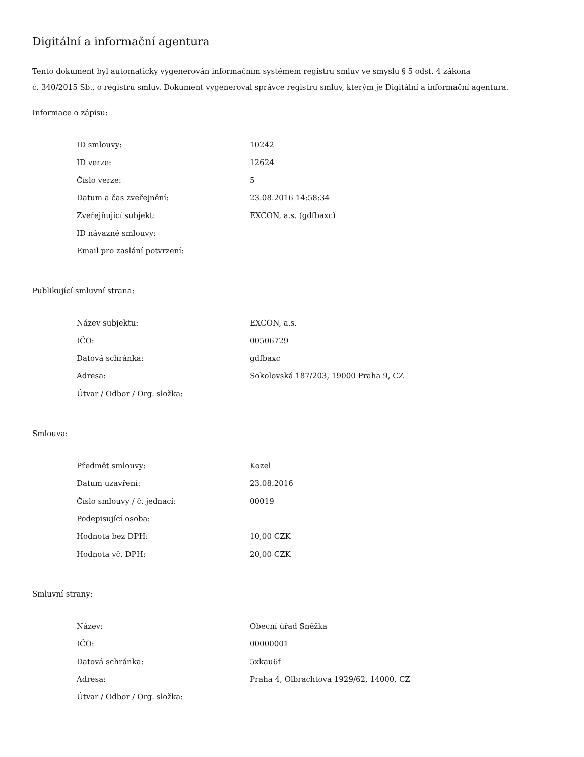Digitální a informační agentura
Tento dokument byl automaticky vygenerován informačním systémem registru smluv ve smyslu § 5 odst. 4 zákona
č. 340/2015 Sb., o registru smluv. Dokument vygeneroval správce registru smluv, kterým je Digitální a informační agentura.
Informace o zápisu:
| ID smlouvy: | 10242 |
| ID verze: | 12624 |
| Číslo verze: | 5 |
| Datum a čas zveřejnění: | 23.08.2016 14:58:34 |
| Zveřejňující subjekt: | EXCON, a.s. (gdfbaxc) |
| ID návazné smlouvy: | |
| Email pro zaslání potvrzení: | |
Publikující smluvní strana:
| Název subjektu: | EXCON, a.s. |
| IČO: | 00506729 |
| Datová schránka: | gdfbaxc |
| Adresa: | Sokolovská 187/203, 19000 Praha 9, CZ |
| Útvar / Odbor / Org. složka: | |
Smlouva:
| Předmět smlouvy: | Kozel |
| Datum uzavření: | 23.08.2016 |
| Číslo smlouvy / č. jednací: | 00019 |
| Podepisující osoba: | |
| Hodnota bez DPH: | 10,00 CZK |
| Hodnota vč. DPH: | 20,00 CZK |
Smluvní strany:
| Název: | Obecní úřad Sněžka |
| IČO: | 00000001 |
| Datová schránka: | 5xkau6f |
| Adresa: | Praha 4, Olbrachtova 1929/62, 14000, CZ |
| Útvar / Odbor / Org. složka: | |